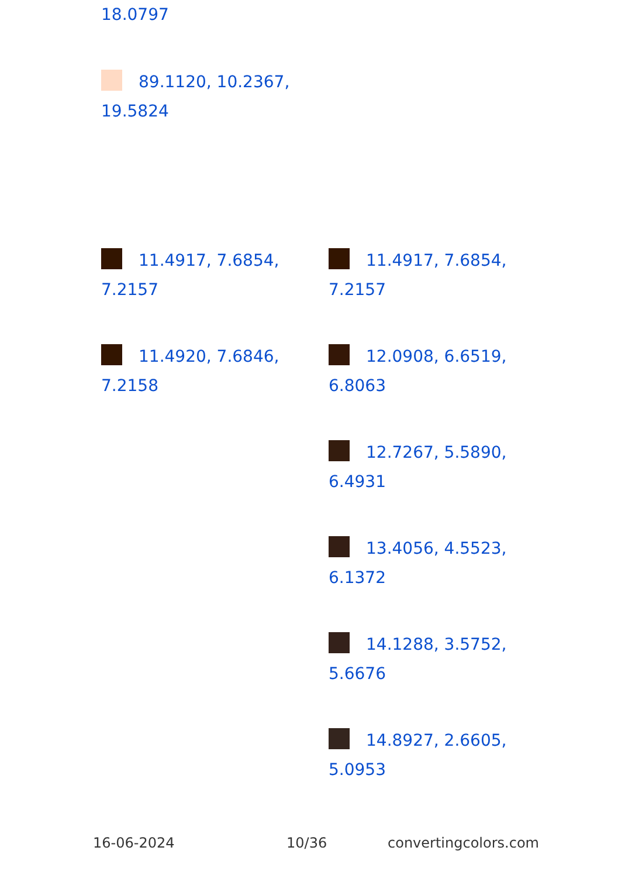18.0797
89.1120, 10.2367, 19.5824
11.4917, 7.6854, 7.2157
11.4917, 7.6854, 7.2157
11.4920, 7.6846, 7.2158
12.0908, 6.6519, 6.8063
12.7267, 5.5890, 6.4931
13.4056, 4.5523, 6.1372
14.1288, 3.5752, 5.6676
14.8927, 2.6605, 5.0953
16-06-2024 10/36 convertingcolors.com